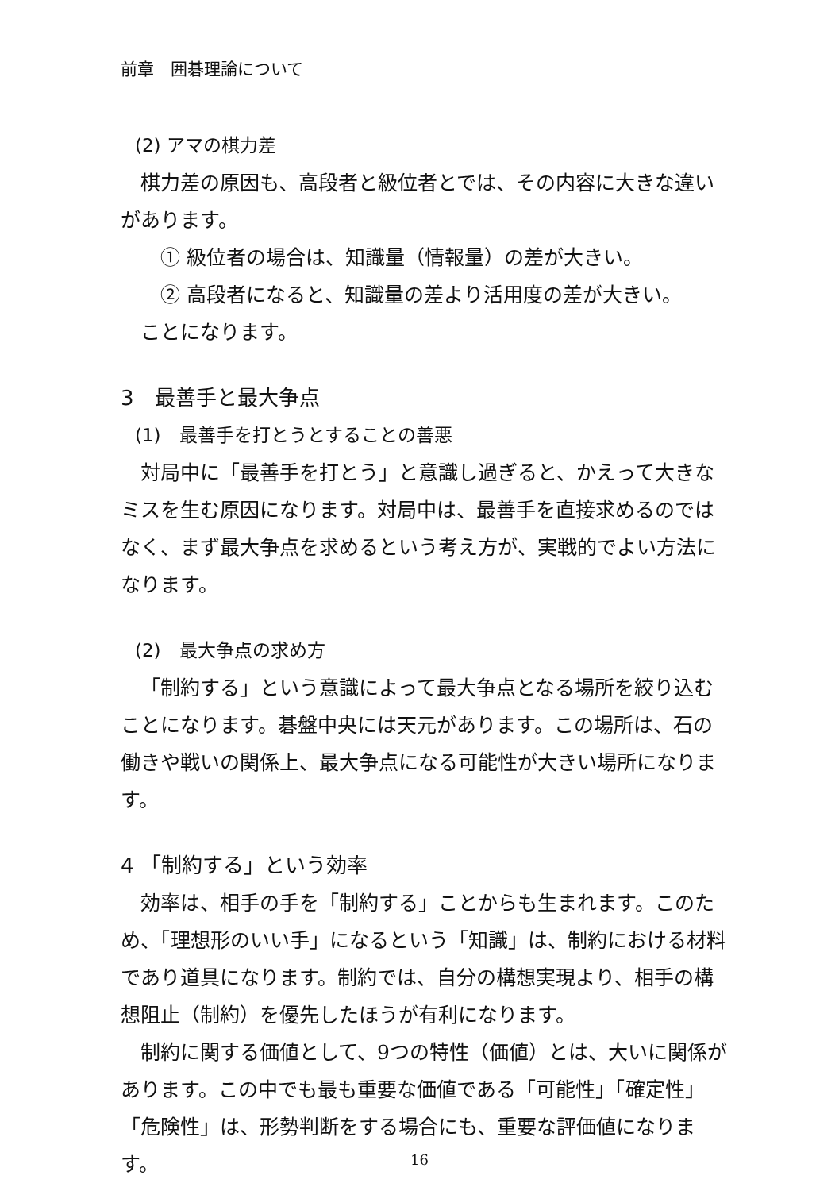前章　囲碁理論について
(2) アマの棋力差
棋力差の原因も、高段者と級位者とでは、その内容に大きな違いがあります。
① 級位者の場合は、知識量（情報量）の差が大きい。
② 高段者になると、知識量の差より活用度の差が大きい。
ことになります。
3　最善手と最大争点
(1)　最善手を打とうとすることの善悪
対局中に「最善手を打とう」と意識し過ぎると、かえって大きなミスを生む原因になります。対局中は、最善手を直接求めるのではなく、まず最大争点を求めるという考え方が、実戦的でよい方法になります。
(2)　最大争点の求め方
「制約する」という意識によって最大争点となる場所を絞り込むことになります。碁盤中央には天元があります。この場所は、石の働きや戦いの関係上、最大争点になる可能性が大きい場所になります。
4 「制約する」という効率
効率は、相手の手を「制約する」ことからも生まれます。このため、「理想形のいい手」になるという「知識」は、制約における材料であり道具になります。制約では、自分の構想実現より、相手の構想阻止（制約）を優先したほうが有利になります。
制約に関する価値として、9つの特性（価値）とは、大いに関係があります。この中でも最も重要な価値である「可能性」「確定性」「危険性」は、形勢判断をする場合にも、重要な評価値になります。
16